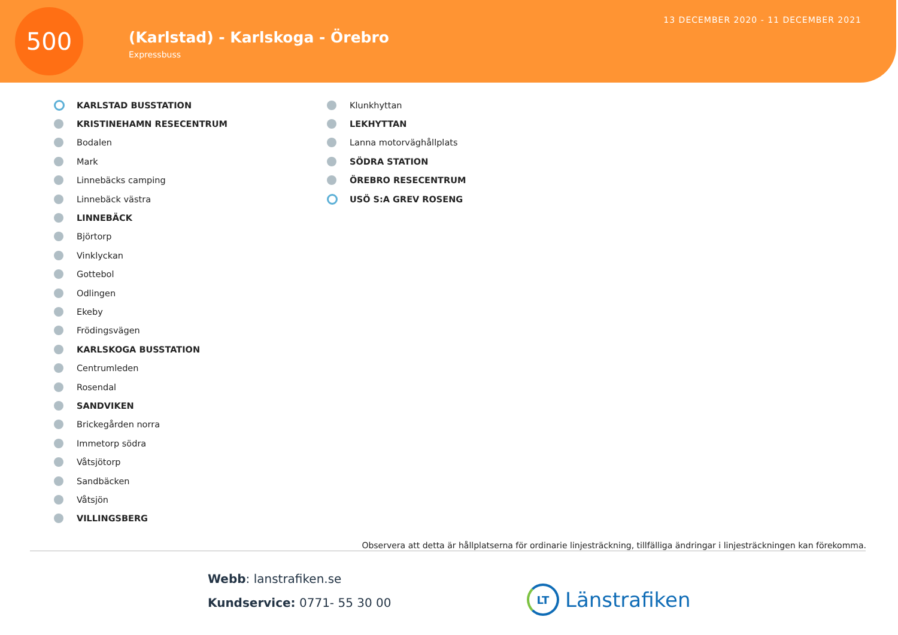500
(Karlstad) - Karlskoga - Örebro
Expressbuss
13 DECEMBER 2020 - 11 DECEMBER 2021
KARLSTAD BUSSTATION
KRISTINEHAMN RESECENTRUM
Bodalen
Mark
Linnebäcks camping
Linnebäck västra
LINNEBÄCK
Björtorp
Vinklyckan
Gottebol
Odlingen
Ekeby
Frödingsvägen
KARLSKOGA BUSSTATION
Centrumleden
Rosendal
SANDVIKEN
Brickegården norra
Immetorp södra
Våtsjötorp
Sandbäcken
Våtsjön
VILLINGSBERG
Klunkhyttan
LEKHYTTAN
Lanna motorväghållplats
SÖDRA STATION
ÖREBRO RESECENTRUM
USÖ S:A GREV ROSENG
Observera att detta är hållplatserna för ordinarie linjesträckning, tillfälliga ändringar i linjesträckningen kan förekomma.
Webb: lanstrafiken.se
Kundservice: 0771- 55 30 00
LT Länstrafiken